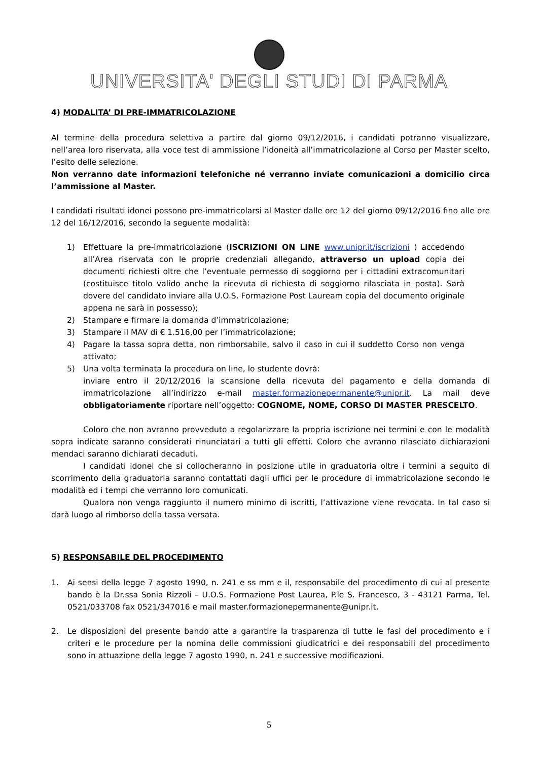UNIVERSITA' DEGLI STUDI DI PARMA
4) MODALITA’ DI PRE-IMMATRICOLAZIONE
Al termine della procedura selettiva a partire dal giorno 09/12/2016, i candidati potranno visualizzare, nell’area loro riservata, alla voce test di ammissione l’idoneità all’immatricolazione al Corso per Master scelto, l’esito delle selezione.
Non verranno date informazioni telefoniche né verranno inviate comunicazioni a domicilio circa l’ammissione al Master.
I candidati risultati idonei possono pre-immatricolarsi al Master dalle ore 12 del giorno 09/12/2016 fino alle ore 12 del 16/12/2016, secondo la seguente modalità:
1) Effettuare la pre-immatricolazione (ISCRIZIONI ON LINE www.unipr.it/iscrizioni ) accedendo all’Area riservata con le proprie credenziali allegando, attraverso un upload copia dei documenti richiesti oltre che l’eventuale permesso di soggiorno per i cittadini extracomunitari (costituisce titolo valido anche la ricevuta di richiesta di soggiorno rilasciata in posta). Sarà dovere del candidato inviare alla U.O.S. Formazione Post Lauream copia del documento originale appena ne sarà in possesso);
2) Stampare e firmare la domanda d’immatricolazione;
3) Stampare il MAV di € 1.516,00 per l’immatricolazione;
4) Pagare la tassa sopra detta, non rimborsabile, salvo il caso in cui il suddetto Corso non venga attivato;
5) Una volta terminata la procedura on line, lo studente dovrà:
inviare entro il 20/12/2016 la scansione della ricevuta del pagamento e della domanda di immatricolazione all’indirizzo e-mail master.formazionepermanente@unipr.it. La mail deve obbligatoriamente riportare nell’oggetto: COGNOME, NOME, CORSO DI MASTER PRESCELTO.
Coloro che non avranno provveduto a regolarizzare la propria iscrizione nei termini e con le modalità sopra indicate saranno considerati rinunciatari a tutti gli effetti. Coloro che avranno rilasciato dichiarazioni mendaci saranno dichiarati decaduti.
I candidati idonei che si collocheranno in posizione utile in graduatoria oltre i termini a seguito di scorrimento della graduatoria saranno contattati dagli uffici per le procedure di immatricolazione secondo le modalità ed i tempi che verranno loro comunicati.
Qualora non venga raggiunto il numero minimo di iscritti, l’attivazione viene revocata. In tal caso si darà luogo al rimborso della tassa versata.
5) RESPONSABILE DEL PROCEDIMENTO
1. Ai sensi della legge 7 agosto 1990, n. 241 e ss mm e il, responsabile del procedimento di cui al presente bando è la Dr.ssa Sonia Rizzoli – U.O.S. Formazione Post Laurea, P.le S. Francesco, 3 - 43121 Parma, Tel. 0521/033708 fax 0521/347016 e mail master.formazionepermanente@unipr.it.
2. Le disposizioni del presente bando atte a garantire la trasparenza di tutte le fasi del procedimento e i criteri e le procedure per la nomina delle commissioni giudicatrici e dei responsabili del procedimento sono in attuazione della legge 7 agosto 1990, n. 241 e successive modificazioni.
5